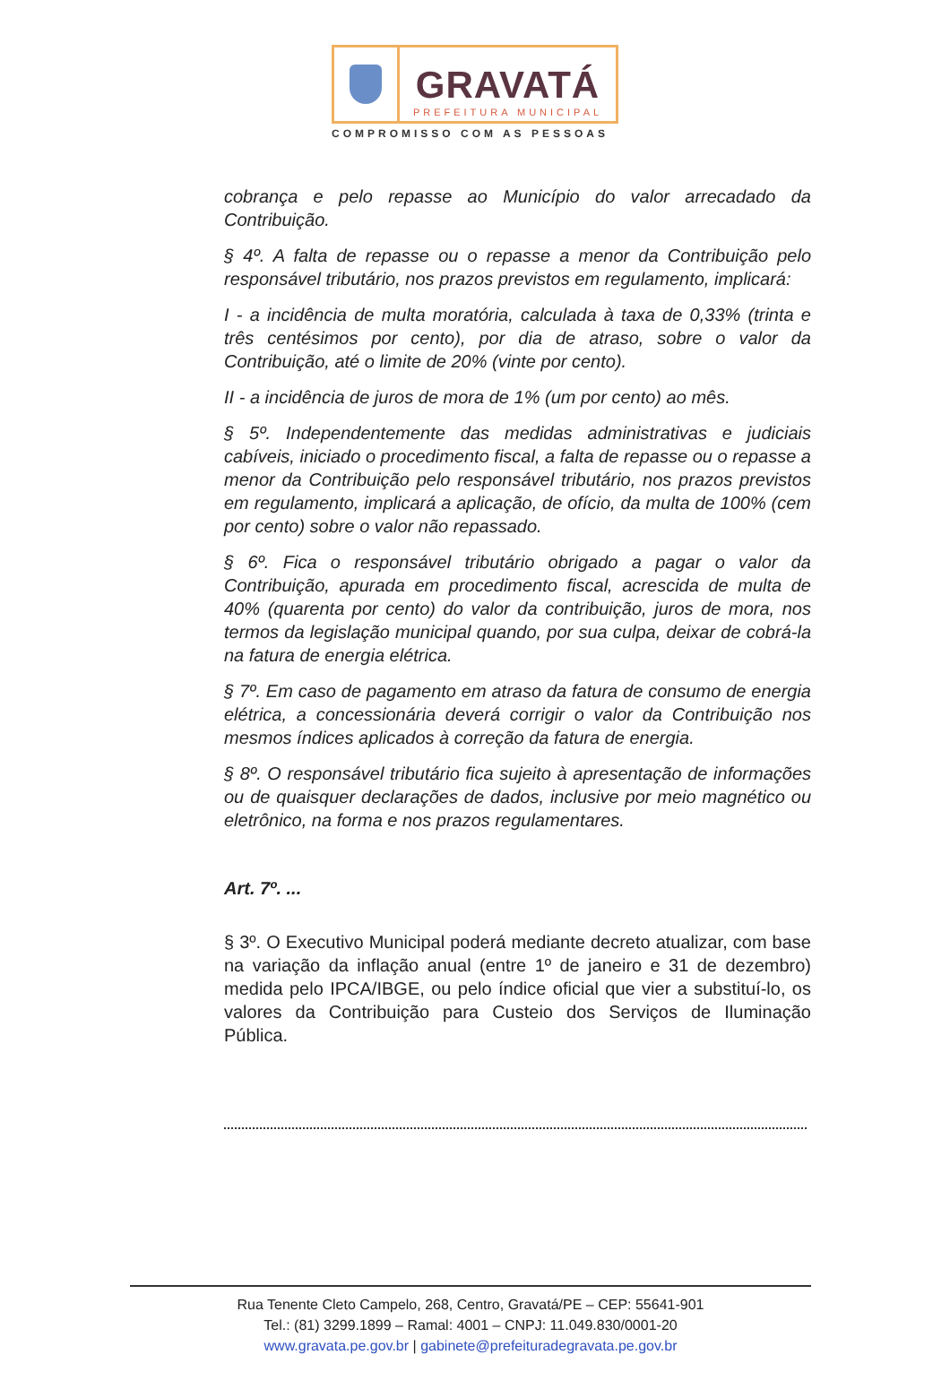GRAVATÁ
PREFEITURA MUNICIPAL
COMPROMISSO COM AS PESSOAS
cobrança e pelo repasse ao Município do valor arrecadado da Contribuição.
§ 4º. A falta de repasse ou o repasse a menor da Contribuição pelo responsável tributário, nos prazos previstos em regulamento, implicará:
I - a incidência de multa moratória, calculada à taxa de 0,33% (trinta e três centésimos por cento), por dia de atraso, sobre o valor da Contribuição, até o limite de 20% (vinte por cento).
II - a incidência de juros de mora de 1% (um por cento) ao mês.
§ 5º. Independentemente das medidas administrativas e judiciais cabíveis, iniciado o procedimento fiscal, a falta de repasse ou o repasse a menor da Contribuição pelo responsável tributário, nos prazos previstos em regulamento, implicará a aplicação, de ofício, da multa de 100% (cem por cento) sobre o valor não repassado.
§ 6º. Fica o responsável tributário obrigado a pagar o valor da Contribuição, apurada em procedimento fiscal, acrescida de multa de 40% (quarenta por cento) do valor da contribuição, juros de mora, nos termos da legislação municipal quando, por sua culpa, deixar de cobrá-la na fatura de energia elétrica.
§ 7º. Em caso de pagamento em atraso da fatura de consumo de energia elétrica, a concessionária deverá corrigir o valor da Contribuição nos mesmos índices aplicados à correção da fatura de energia.
§ 8º. O responsável tributário fica sujeito à apresentação de informações ou de quaisquer declarações de dados, inclusive por meio magnético ou eletrônico, na forma e nos prazos regulamentares.
Art. 7º. ...
§ 3º. O Executivo Municipal poderá mediante decreto atualizar, com base na variação da inflação anual (entre 1º de janeiro e 31 de dezembro) medida pelo IPCA/IBGE, ou pelo índice oficial que vier a substituí-lo, os valores da Contribuição para Custeio dos Serviços de Iluminação Pública.
Rua Tenente Cleto Campelo, 268, Centro, Gravatá/PE – CEP: 55641-901
Tel.: (81) 3299.1899 – Ramal: 4001 – CNPJ: 11.049.830/0001-20
www.gravata.pe.gov.br | gabinete@prefeituradegravata.pe.gov.br